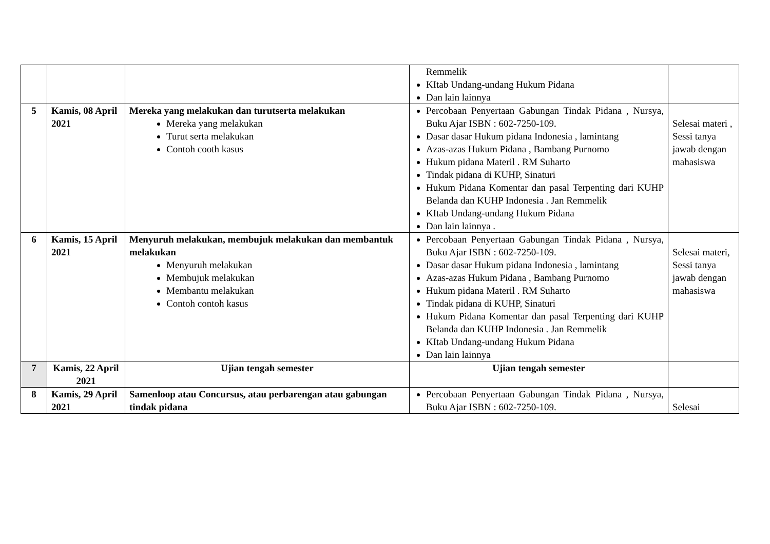| | | | Remmelik KItab Undang-undang Hukum Pidana Dan lain lainnya | |
| 5 | Kamis, 08 April 2021 | Mereka yang melakukan dan turutserta melakukan Mereka yang melakukan Turut serta melakukan Contoh cooth kasus | Percobaan Penyertaan Gabungan Tindak Pidana , Nursya, Buku Ajar ISBN : 602-7250-109. Dasar dasar Hukum pidana Indonesia , lamintang Azas-azas Hukum Pidana , Bambang Purnomo Hukum pidana Materil . RM Suharto Tindak pidana di KUHP, Sinaturi Hukum Pidana Komentar dan pasal Terpenting dari KUHP Belanda dan KUHP Indonesia . Jan Remmelik KItab Undang-undang Hukum Pidana Dan lain lainnya . | Selesai materi , Sessi tanya jawab dengan mahasiswa |
| 6 | Kamis, 15 April 2021 | Menyuruh melakukan, membujuk melakukan dan membantuk melakukan Menyuruh melakukan Membujuk melakukan Membantu melakukan Contoh contoh kasus | Percobaan Penyertaan Gabungan Tindak Pidana , Nursya, Buku Ajar ISBN : 602-7250-109. Dasar dasar Hukum pidana Indonesia , lamintang Azas-azas Hukum Pidana , Bambang Purnomo Hukum pidana Materil . RM Suharto Tindak pidana di KUHP, Sinaturi Hukum Pidana Komentar dan pasal Terpenting dari KUHP Belanda dan KUHP Indonesia . Jan Remmelik KItab Undang-undang Hukum Pidana Dan lain lainnya | Selesai materi, Sessi tanya jawab dengan mahasiswa |
| 7 | Kamis, 22 April 2021 | Ujian tengah semester | Ujian tengah semester | |
| 8 | Kamis, 29 April 2021 | Samenloop atau Concursus, atau perbarengan atau gabungan tindak pidana | Percobaan Penyertaan Gabungan Tindak Pidana , Nursya, Buku Ajar ISBN : 602-7250-109. | Selesai |